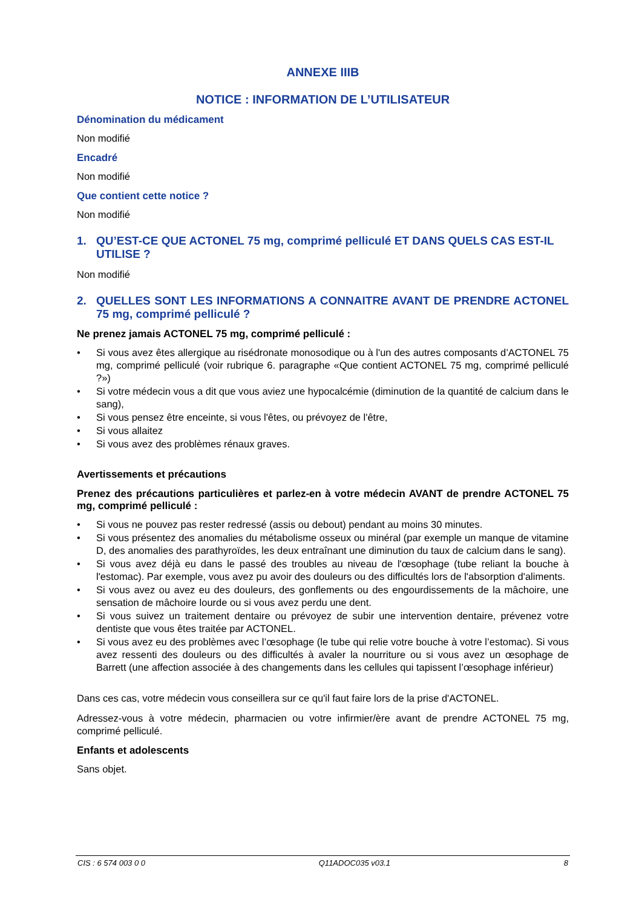ANNEXE IIIB
NOTICE : INFORMATION DE L’UTILISATEUR
Dénomination du médicament
Non modifié
Encadré
Non modifié
Que contient cette notice ?
Non modifié
1. QU’EST-CE QUE ACTONEL 75 mg, comprimé pelliculé ET DANS QUELS CAS EST-IL UTILISE ?
Non modifié
2. QUELLES SONT LES INFORMATIONS A CONNAITRE AVANT DE PRENDRE ACTONEL 75 mg, comprimé pelliculé ?
Ne prenez jamais ACTONEL 75 mg, comprimé pelliculé :
• Si vous avez êtes allergique au risédronate monosodique ou à l'un des autres composants d’ACTONEL 75 mg, comprimé pelliculé (voir rubrique 6. paragraphe «Que contient ACTONEL 75 mg, comprimé pelliculé ?»)
• Si votre médecin vous a dit que vous aviez une hypocalcémie (diminution de la quantité de calcium dans le sang),
• Si vous pensez être enceinte, si vous l'êtes, ou prévoyez de l'être,
• Si vous allaitez
• Si vous avez des problèmes rénaux graves.
Avertissements et précautions
Prenez des précautions particulières et parlez-en à votre médecin AVANT de prendre ACTONEL 75 mg, comprimé pelliculé :
• Si vous ne pouvez pas rester redressé (assis ou debout) pendant au moins 30 minutes.
• Si vous présentez des anomalies du métabolisme osseux ou minéral (par exemple un manque de vitamine D, des anomalies des parathyroïdes, les deux entraînant une diminution du taux de calcium dans le sang).
• Si vous avez déjà eu dans le passé des troubles au niveau de l'œsophage (tube reliant la bouche à l'estomac). Par exemple, vous avez pu avoir des douleurs ou des difficultés lors de l'absorption d'aliments.
• Si vous avez ou avez eu des douleurs, des gonflements ou des engourdissements de la mâchoire, une sensation de mâchoire lourde ou si vous avez perdu une dent.
• Si vous suivez un traitement dentaire ou prévoyez de subir une intervention dentaire, prévenez votre dentiste que vous êtes traitée par ACTONEL.
• Si vous avez eu des problèmes avec l’œsophage (le tube qui relie votre bouche à votre l’estomac). Si vous avez ressenti des douleurs ou des difficultés à avaler la nourriture ou si vous avez un œsophage de Barrett (une affection associée à des changements dans les cellules qui tapissent l’œsophage inférieur)
Dans ces cas, votre médecin vous conseillera sur ce qu'il faut faire lors de la prise d'ACTONEL.
Adressez-vous à votre médecin, pharmacien ou votre infirmier/ère avant de prendre ACTONEL 75 mg, comprimé pelliculé.
Enfants et adolescents
Sans objet.
CIS : 6 574 003 0 0 Q11ADOC035 v03.1 8